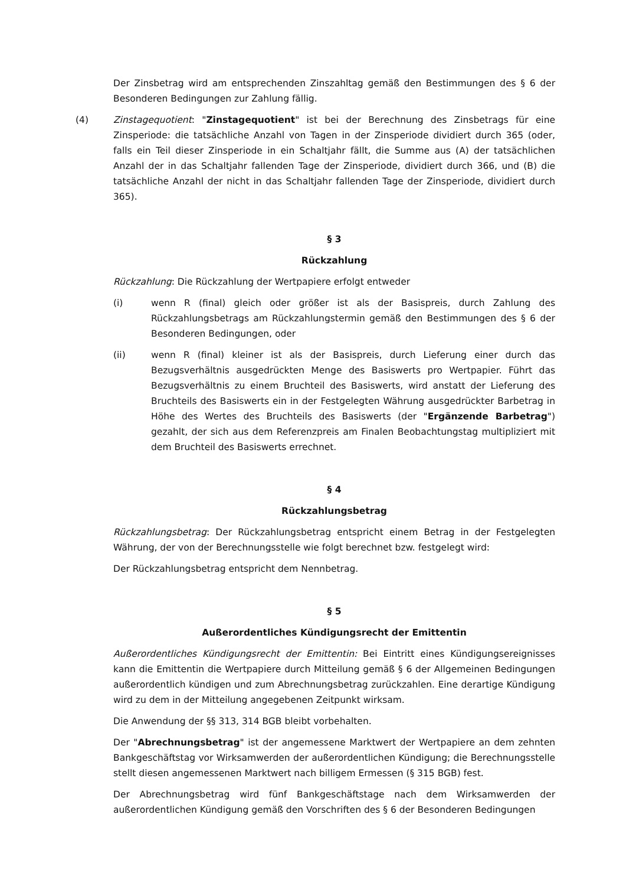Der Zinsbetrag wird am entsprechenden Zinszahltag gemäß den Bestimmungen des § 6 der Besonderen Bedingungen zur Zahlung fällig.
(4) Zinstagequotient: "Zinstagequotient" ist bei der Berechnung des Zinsbetrags für eine Zinsperiode: die tatsächliche Anzahl von Tagen in der Zinsperiode dividiert durch 365 (oder, falls ein Teil dieser Zinsperiode in ein Schaltjahr fällt, die Summe aus (A) der tatsächlichen Anzahl der in das Schaltjahr fallenden Tage der Zinsperiode, dividiert durch 366, und (B) die tatsächliche Anzahl der nicht in das Schaltjahr fallenden Tage der Zinsperiode, dividiert durch 365).
§ 3
Rückzahlung
Rückzahlung: Die Rückzahlung der Wertpapiere erfolgt entweder
(i) wenn R (final) gleich oder größer ist als der Basispreis, durch Zahlung des Rückzahlungsbetrags am Rückzahlungstermin gemäß den Bestimmungen des § 6 der Besonderen Bedingungen, oder
(ii) wenn R (final) kleiner ist als der Basispreis, durch Lieferung einer durch das Bezugsverhältnis ausgedrückten Menge des Basiswerts pro Wertpapier. Führt das Bezugsverhältnis zu einem Bruchteil des Basiswerts, wird anstatt der Lieferung des Bruchteils des Basiswerts ein in der Festgelegten Währung ausgedrückter Barbetrag in Höhe des Wertes des Bruchteils des Basiswerts (der "Ergänzende Barbetrag") gezahlt, der sich aus dem Referenzpreis am Finalen Beobachtungstag multipliziert mit dem Bruchteil des Basiswerts errechnet.
§ 4
Rückzahlungsbetrag
Rückzahlungsbetrag: Der Rückzahlungsbetrag entspricht einem Betrag in der Festgelegten Währung, der von der Berechnungsstelle wie folgt berechnet bzw. festgelegt wird:
Der Rückzahlungsbetrag entspricht dem Nennbetrag.
§ 5
Außerordentliches Kündigungsrecht der Emittentin
Außerordentliches Kündigungsrecht der Emittentin: Bei Eintritt eines Kündigungsereignisses kann die Emittentin die Wertpapiere durch Mitteilung gemäß § 6 der Allgemeinen Bedingungen außerordentlich kündigen und zum Abrechnungsbetrag zurückzahlen. Eine derartige Kündigung wird zu dem in der Mitteilung angegebenen Zeitpunkt wirksam.
Die Anwendung der §§ 313, 314 BGB bleibt vorbehalten.
Der "Abrechnungsbetrag" ist der angemessene Marktwert der Wertpapiere an dem zehnten Bankgeschäftstag vor Wirksamwerden der außerordentlichen Kündigung; die Berechnungsstelle stellt diesen angemessenen Marktwert nach billigem Ermessen (§ 315 BGB) fest.
Der Abrechnungsbetrag wird fünf Bankgeschäftstage nach dem Wirksamwerden der außerordentlichen Kündigung gemäß den Vorschriften des § 6 der Besonderen Bedingungen